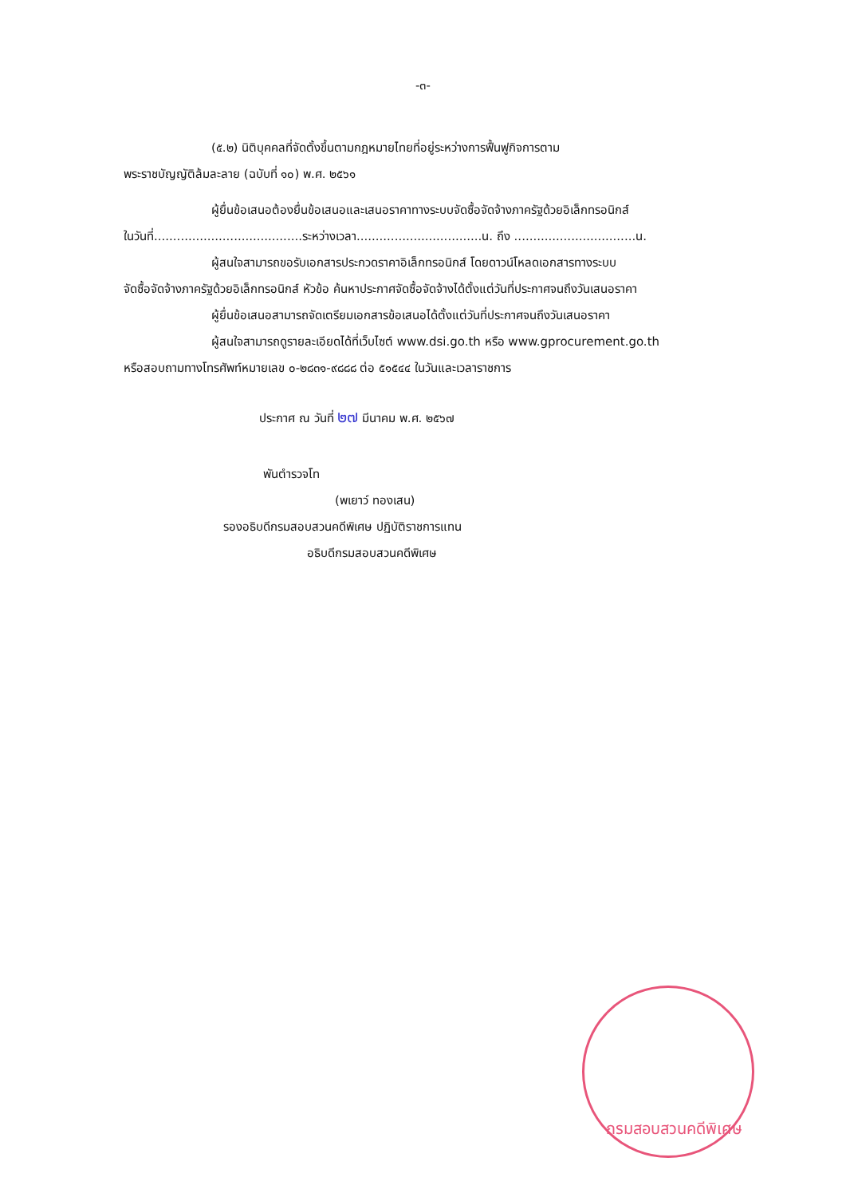-๓-
(๕.๒) นิติบุคคลที่จัดตั้งขึ้นตามกฎหมายไทยที่อยู่ระหว่างการฟื้นฟูกิจการตาม
พระราชบัญญัติล้มละลาย (ฉบับที่ ๑๐) พ.ศ. ๒๕๖๑
ผู้ยื่นข้อเสนอต้องยื่นข้อเสนอและเสนอราคาทางระบบจัดซื้อจัดจ้างภาครัฐด้วยอิเล็กทรอนิกส์
ในวันที่.......................................ระหว่างเวลา.................................น. ถึง ................................น.
ผู้สนใจสามารถขอรับเอกสารประกวดราคาอิเล็กทรอนิกส์ โดยดาวน์โหลดเอกสารทางระบบ
จัดซื้อจัดจ้างภาครัฐด้วยอิเล็กทรอนิกส์ หัวข้อ ค้นหาประกาศจัดซื้อจัดจ้างได้ตั้งแต่วันที่ประกาศจนถึงวันเสนอราคา
ผู้ยื่นข้อเสนอสามารถจัดเตรียมเอกสารข้อเสนอได้ตั้งแต่วันที่ประกาศจนถึงวันเสนอราคา
ผู้สนใจสามารถดูรายละเอียดได้ที่เว็บไซต์ www.dsi.go.th หรือ www.gprocurement.go.th
หรือสอบถามทางโทรศัพท์หมายเลข ๐-๒๘๓๑-๙๘๘๘ ต่อ ๕๑๕๔๔ ในวันและเวลาราชการ
ประกาศ ณ วันที่ ๒๗ มีนาคม พ.ศ. ๒๕๖๗
พันตำรวจโท
(พเยาว์ ทองเสน)
รองอธิบดีกรมสอบสวนคดีพิเศษ ปฏิบัติราชการแทน
อธิบดีกรมสอบสวนคดีพิเศษ
กรมสอบสวนคดีพิเศษ